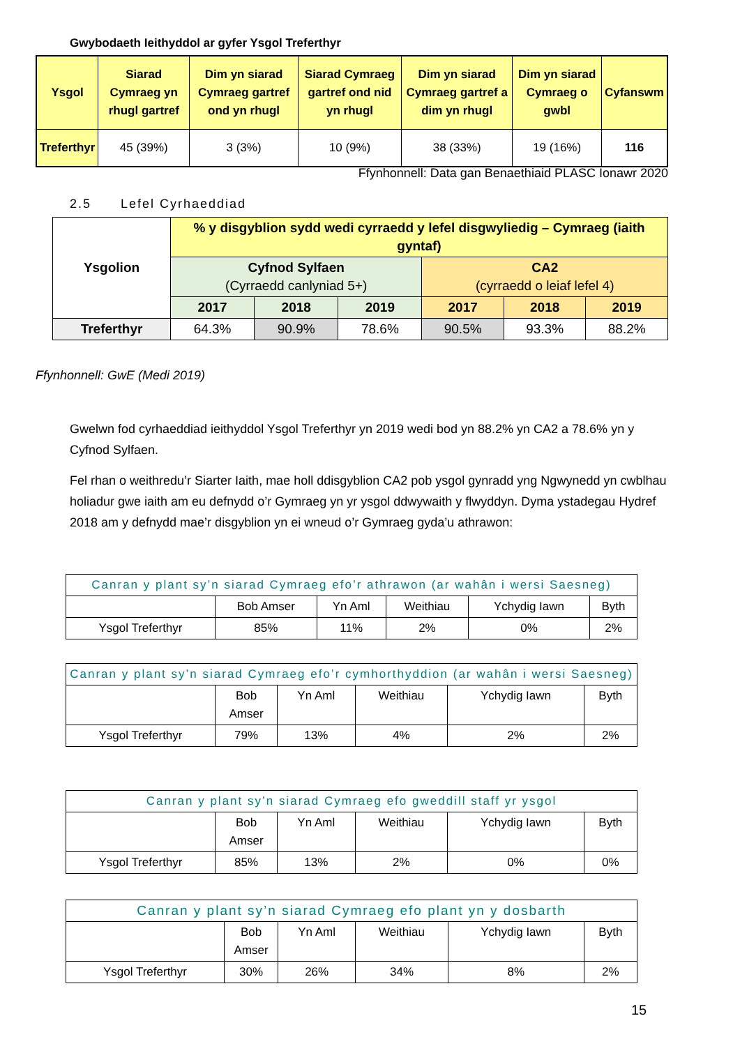Gwybodaeth Ieithyddol ar gyfer Ysgol Treferthyr
| Ysgol | Siarad Cymraeg yn rhugl gartref | Dim yn siarad Cymraeg gartref ond yn rhugl | Siarad Cymraeg gartref ond nid yn rhugl | Dim yn siarad Cymraeg gartref a dim yn rhugl | Dim yn siarad Cymraeg o gwbl | Cyfanswm |
| --- | --- | --- | --- | --- | --- | --- |
| Treferthyr | 45 (39%) | 3 (3%) | 10 (9%) | 38 (33%) | 19 (16%) | 116 |
Ffynhonnell: Data gan Benaethiaid PLASC Ionawr 2020
2.5 Lefel Cyrhaeddiad
| Ysgolion | % y disgyblion sydd wedi cyrraedd y lefel disgwyliedig – Cymraeg (iaith gyntaf) | | | | | |
| --- | --- | --- | --- | --- | --- | --- |
| | Cyfnod Sylfaen (Cyrraedd canlyniad 5+) | | | CA2 (cyrraedd o leiaf lefel 4) | | |
| | 2017 | 2018 | 2019 | 2017 | 2018 | 2019 |
| Treferthyr | 64.3% | 90.9% | 78.6% | 90.5% | 93.3% | 88.2% |
Ffynhonnell: GwE (Medi 2019)
Gwelwn fod cyrhaeddiad ieithyddol Ysgol Treferthyr yn 2019 wedi bod yn 88.2% yn CA2 a 78.6% yn y Cyfnod Sylfaen.
Fel rhan o weithredu’r Siarter Iaith, mae holl ddisgyblion CA2 pob ysgol gynradd yng Ngwynedd yn cwblhau holiadur gwe iaith am eu defnydd o’r Gymraeg yn yr ysgol ddwywaith y flwyddyn. Dyma ystadegau Hydref 2018 am y defnydd mae’r disgyblion yn ei wneud o’r Gymraeg gyda’u athrawon:
| Canran y plant sy’n siarad Cymraeg efo’r athrawon (ar wahân i wersi Saesneg) | | | | | |
| --- | --- | --- | --- | --- | --- |
| | Bob Amser | Yn Aml | Weithiau | Ychydig Iawn | Byth |
| Ysgol Treferthyr | 85% | 11% | 2% | 0% | 2% |
| Canran y plant sy’n siarad Cymraeg efo’r cymhorthyddion (ar wahân i wersi Saesneg) | | | | | |
| --- | --- | --- | --- | --- | --- |
| | Bob Amser | Yn Aml | Weithiau | Ychydig Iawn | Byth |
| Ysgol Treferthyr | 79% | 13% | 4% | 2% | 2% |
| Canran y plant sy’n siarad Cymraeg efo gweddill staff yr ysgol | | | | | |
| --- | --- | --- | --- | --- | --- |
| | Bob Amser | Yn Aml | Weithiau | Ychydig Iawn | Byth |
| Ysgol Treferthyr | 85% | 13% | 2% | 0% | 0% |
| Canran y plant sy’n siarad Cymraeg efo plant yn y dosbarth | | | | | |
| --- | --- | --- | --- | --- | --- |
| | Bob Amser | Yn Aml | Weithiau | Ychydig Iawn | Byth |
| Ysgol Treferthyr | 30% | 26% | 34% | 8% | 2% |
15